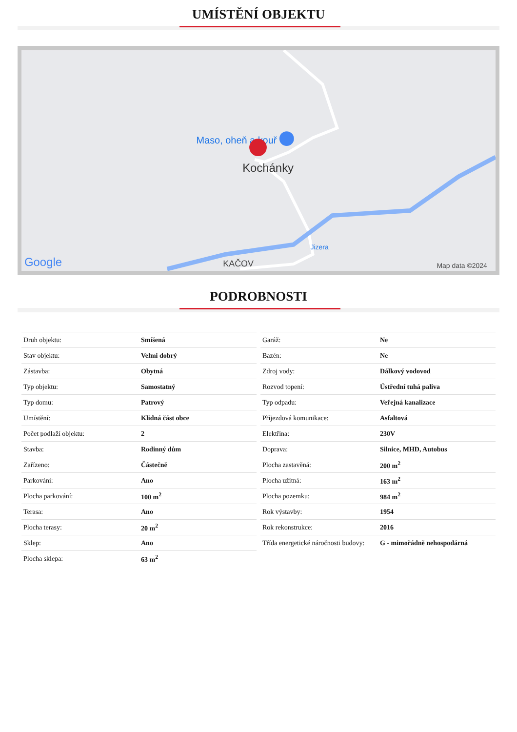UMÍSTĚNÍ OBJEKTU
Maso, oheň a kouř
Kochánky
Jizera
KAČOV
Google
Map data ©2024
PODROBNOSTI
| Druh objektu: | Smíšená |
| Stav objektu: | Velmi dobrý |
| Zástavba: | Obytná |
| Typ objektu: | Samostatný |
| Typ domu: | Patrový |
| Umístění: | Klidná část obce |
| Počet podlaží objektu: | 2 |
| Stavba: | Rodinný dům |
| Zařízeno: | Částečně |
| Parkování: | Ano |
| Plocha parkování: | 100 m<sup>2</sup> |
| Terasa: | Ano |
| Plocha terasy: | 20 m<sup>2</sup> |
| Sklep: | Ano |
| Plocha sklepa: | 63 m<sup>2</sup> |
| Garáž: | Ne |
| Bazén: | Ne |
| Zdroj vody: | Dálkový vodovod |
| Rozvod topení: | Ústřední tuhá paliva |
| Typ odpadu: | Veřejná kanalizace |
| Příjezdová komunikace: | Asfaltová |
| Elektřina: | 230V |
| Doprava: | Silnice, MHD, Autobus |
| Plocha zastavěná: | 200 m<sup>2</sup> |
| Plocha užitná: | 163 m<sup>2</sup> |
| Plocha pozemku: | 984 m<sup>2</sup> |
| Rok výstavby: | 1954 |
| Rok rekonstrukce: | 2016 |
| Třída energetické náročnosti budovy: | G - mimořádně nehospodárná |